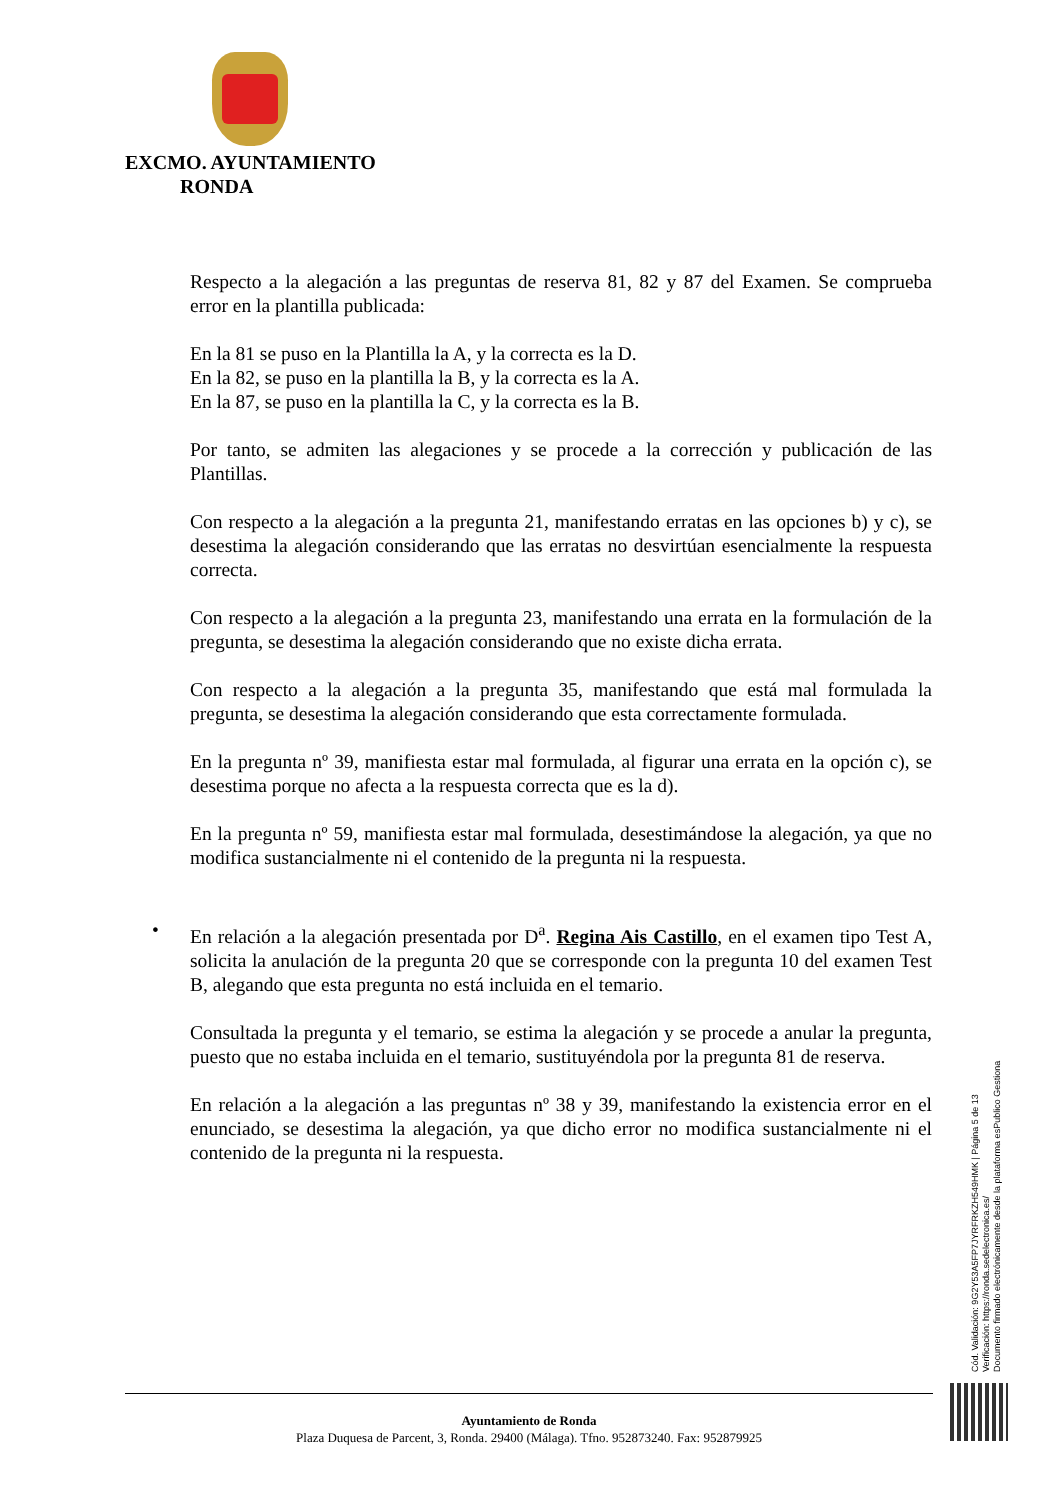EXCMO. AYUNTAMIENTO
RONDA
Respecto a la alegación a las preguntas de reserva 81, 82 y 87 del Examen. Se comprueba error en la plantilla publicada:
En la 81 se puso en la Plantilla la A, y la correcta es la D.
En la 82, se puso en la plantilla la B, y la correcta es la A.
En la 87, se puso en la plantilla la C, y la correcta es la B.
Por tanto, se admiten las alegaciones y se procede a la corrección y publicación de las Plantillas.
Con respecto a la alegación a la pregunta 21, manifestando erratas en las opciones b) y c), se desestima la alegación considerando que las erratas no desvirtúan esencialmente la respuesta correcta.
Con respecto a la alegación a la pregunta 23, manifestando una errata en la formulación de la pregunta, se desestima la alegación considerando que no existe dicha errata.
Con respecto a la alegación a la pregunta 35, manifestando que está mal formulada la pregunta, se desestima la alegación considerando que esta correctamente formulada.
En la pregunta nº 39, manifiesta estar mal formulada, al figurar una errata en la opción c), se desestima porque no afecta a la respuesta correcta que es la d).
En la pregunta nº 59, manifiesta estar mal formulada, desestimándose la alegación, ya que no modifica sustancialmente ni el contenido de la pregunta ni la respuesta.
• En relación a la alegación presentada por D<sup>a</sup>. Regina Ais Castillo, en el examen tipo Test A, solicita la anulación de la pregunta 20 que se corresponde con la pregunta 10 del examen Test B, alegando que esta pregunta no está incluida en el temario.
Consultada la pregunta y el temario, se estima la alegación y se procede a anular la pregunta, puesto que no estaba incluida en el temario, sustituyéndola por la pregunta 81 de reserva.
En relación a la alegación a las preguntas nº 38 y 39, manifestando la existencia error en el enunciado, se desestima la alegación, ya que dicho error no modifica sustancialmente ni el contenido de la pregunta ni la respuesta.
Ayuntamiento de Ronda
Plaza Duquesa de Parcent, 3, Ronda. 29400 (Málaga). Tfno. 952873240. Fax: 952879925
Cód. Validación: 9G2Y53A5FP7JYRFRKZH549HMK | Página 5 de 13
Verificación: https://ronda.sedelectronica.es/
Documento firmado electrónicamente desde la plataforma esPublico Gestiona